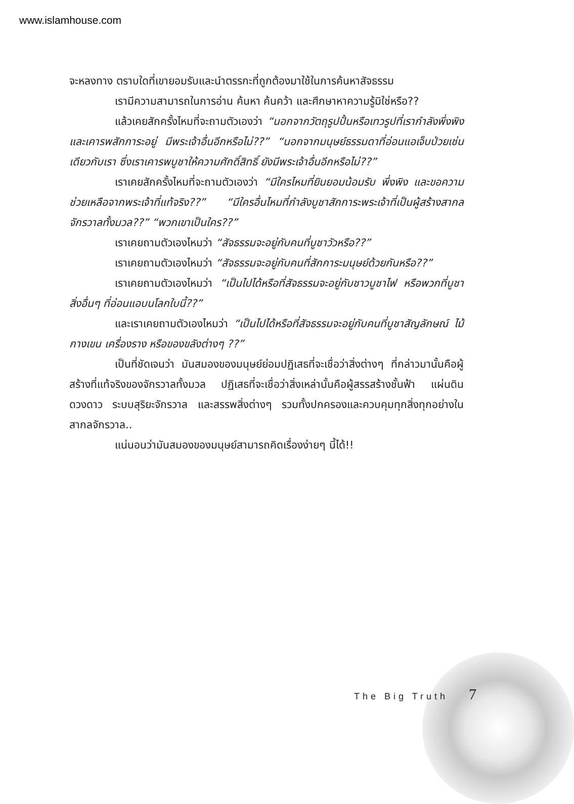www.islamhouse.com
จะหลงทาง ตราบใดที่เขายอมรับและนำตรรกะที่ถูกต้องมาใช้ในการค้นหาสัจธรรม
เรามีความสามารถในการอ่าน ค้นหา ค้นคว้า และศึกษาหาความรู้มิใช่หรือ??
แล้วเคยสักครั้งไหมที่จะถามตัวเองว่า “นอกจากวัตถุรูปปั้นหรือเทวรูปที่เรากำลังพึ่งพิงและเคารพสักการะอยู่ มีพระเจ้าอื่นอีกหรือไม่??” “นอกจากมนุษย์ธรรมดาที่อ่อนแอเจ็บป่วยเช่นเดียวกับเรา ซึ่งเราเคารพบูชาให้ความศักดิ์สิทธิ์ ยังมีพระเจ้าอื่นอีกหรือไม่??”
เราเคยสักครั้งไหมที่จะถามตัวเองว่า “มีใครไหมที่ยินยอมน้อมรับ พึ่งพิง และขอความช่วยเหลือจากพระเจ้าที่แท้จริง??” “มีใครอื่นไหมที่กำลังบูชาสักการะพระเจ้าที่เป็นผู้สร้างสากลจักรวาลทั้งมวล??” “พวกเขาเป็นใคร??”
เราเคยถามตัวเองไหมว่า “สัจธรรมจะอยู่กับคนที่บูชาวัวหรือ??”
เราเคยถามตัวเองไหมว่า “สัจธรรมจะอยู่กับคนที่สักการะมนุษย์ด้วยกันหรือ??”
เราเคยถามตัวเองไหมว่า “เป็นไปได้หรือที่สัจธรรมจะอยู่กับชาวบูชาไฟ หรือพวกที่บูชาสิ่งอื่นๆ ที่อ่อนแอบนโลกใบนี้??”
และเราเคยถามตัวเองไหมว่า “เป็นไปได้หรือที่สัจธรรมจะอยู่กับคนที่บูชาสัญลักษณ์ ไม้กางเขน เครื่องราง หรือของขลังต่างๆ ??”
เป็นที่ชัดเจนว่า มันสมองของมนุษย์ย่อมปฏิเสธที่จะเชื่อว่าสิ่งต่างๆ ที่กล่าวมานั้นคือผู้สร้างที่แท้จริงของจักรวาลทั้งมวล ปฏิเสธที่จะเชื่อว่าสิ่งเหล่านั้นคือผู้สรรสร้างชั้นฟ้า แผ่นดิน ดวงดาว ระบบสุริยะจักรวาล และสรรพสิ่งต่างๆ รวมทั้งปกครองและควบคุมทุกสิ่งทุกอย่างในสากลจักรวาล..
แน่นอนว่ามันสมองของมนุษย์สามารถคิดเรื่องง่ายๆ นี้ได้!!
The Big Truth 7